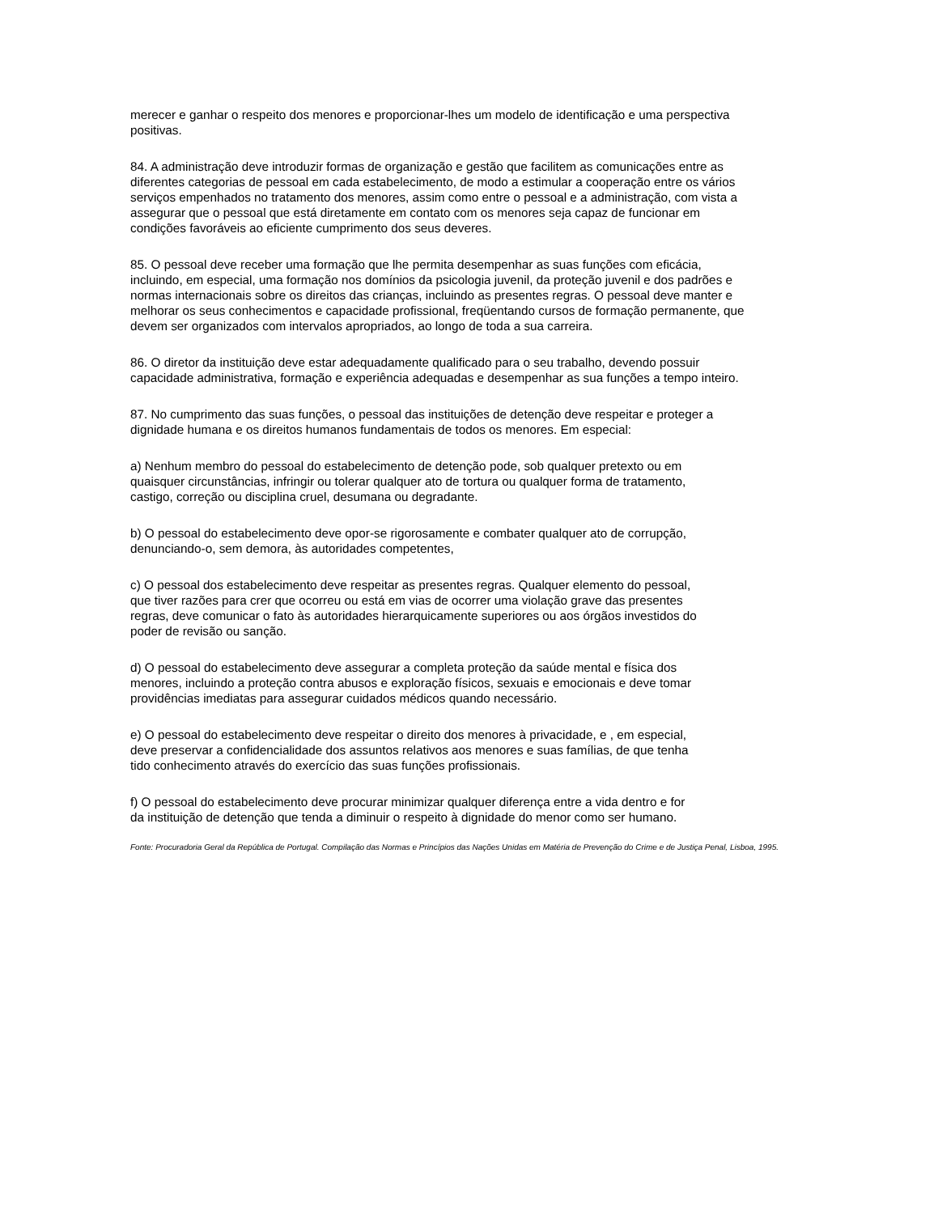merecer e ganhar o respeito dos menores e proporcionar-lhes um modelo de identificação e uma perspectiva positivas.
84. A administração deve introduzir formas de organização e gestão que facilitem as comunicações entre as diferentes categorias de pessoal em cada estabelecimento, de modo a estimular a cooperação entre os vários serviços empenhados no tratamento dos menores, assim como entre o pessoal e a administração, com vista a assegurar que o pessoal que está diretamente em contato com os menores seja capaz de funcionar em condições favoráveis ao eficiente cumprimento dos seus deveres.
85. O pessoal deve receber uma formação que lhe permita desempenhar as suas funções com eficácia, incluindo, em especial, uma formação nos domínios da psicologia juvenil, da proteção juvenil e dos padrões e normas internacionais sobre os direitos das crianças, incluindo as presentes regras. O pessoal deve manter e melhorar os seus conhecimentos e capacidade profissional, freqüentando cursos de formação permanente, que devem ser organizados com intervalos apropriados, ao longo de toda a sua carreira.
86. O diretor da instituição deve estar adequadamente qualificado para o seu trabalho, devendo possuir capacidade administrativa, formação e experiência adequadas e desempenhar as sua funções a tempo inteiro.
87. No cumprimento das suas funções, o pessoal das instituições de detenção deve respeitar e proteger a dignidade humana e os direitos humanos fundamentais de todos os menores. Em especial:
a) Nenhum membro do pessoal do estabelecimento de detenção pode, sob qualquer pretexto ou em quaisquer circunstâncias, infringir ou tolerar qualquer ato de tortura ou qualquer forma de tratamento, castigo, correção ou disciplina cruel, desumana ou degradante.
b) O pessoal do estabelecimento deve opor-se rigorosamente e combater qualquer ato de corrupção, denunciando-o, sem demora, às autoridades competentes,
c) O pessoal dos estabelecimento deve respeitar as presentes regras. Qualquer elemento do pessoal, que tiver razões para crer que ocorreu ou está em vias de ocorrer uma violação grave das presentes regras, deve comunicar o fato às autoridades hierarquicamente superiores ou aos órgãos investidos do poder de revisão ou sanção.
d) O pessoal do estabelecimento deve assegurar a completa proteção da saúde mental e física dos menores, incluindo a proteção contra abusos e exploração físicos, sexuais e emocionais e deve tomar providências imediatas para assegurar cuidados médicos quando necessário.
e) O pessoal do estabelecimento deve respeitar o direito dos menores à privacidade, e , em especial, deve preservar a confidencialidade dos assuntos relativos aos menores e suas famílias, de que tenha tido conhecimento através do exercício das suas funções profissionais.
f) O pessoal do estabelecimento deve procurar minimizar qualquer diferença entre a vida dentro e for da instituição de detenção que tenda a diminuir o respeito à dignidade do menor como ser humano.
Fonte: Procuradoria Geral da República de Portugal. Compilação das Normas e Princípios das Nações Unidas em Matéria de Prevenção do Crime e de Justiça Penal, Lisboa, 1995.